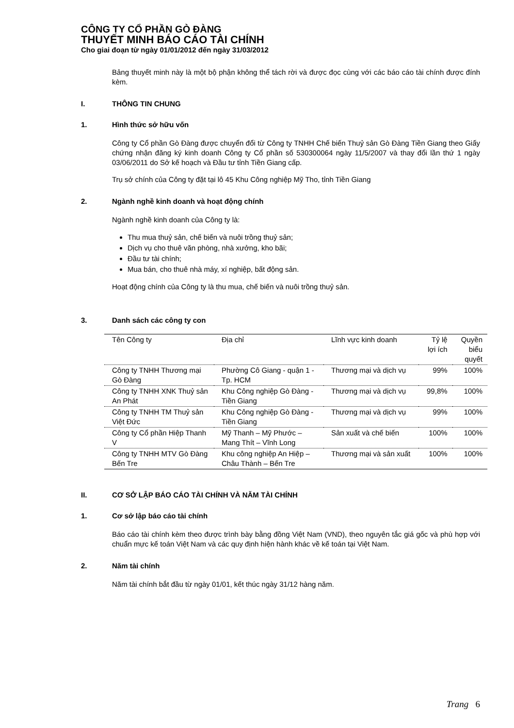CÔNG TY CỔ PHẦN GÒ ĐÀNG
THUYẾT MINH BÁO CÁO TÀI CHÍNH
Cho giai đoạn từ ngày 01/01/2012 đến ngày 31/03/2012
Bảng thuyết minh này là một bộ phận không thể tách rời và được đọc cùng với các báo cáo tài chính được đính kèm.
I. THÔNG TIN CHUNG
1. Hình thức sở hữu vốn
Công ty Cổ phần Gò Đàng được chuyển đổi từ Công ty TNHH Chế biến Thuỷ sản Gò Đàng Tiền Giang theo Giấy chứng nhận đăng ký kinh doanh Công ty Cổ phần số 530300064 ngày 11/5/2007 và thay đổi lần thứ 1 ngày 03/06/2011 do Sở kế hoạch và Đầu tư tỉnh Tiền Giang cấp.
Trụ sở chính của Công ty đặt tại lô 45 Khu Công nghiệp Mỹ Tho, tỉnh Tiền Giang
2. Ngành nghề kinh doanh và hoạt động chính
Ngành nghề kinh doanh của Công ty là:
Thu mua thuỷ sản, chế biến và nuôi trồng thuỷ sản;
Dịch vụ cho thuê văn phòng, nhà xưởng, kho bãi;
Đầu tư tài chính;
Mua bán, cho thuê nhà máy, xí nghiệp, bất động sản.
Hoạt động chính của Công ty là thu mua, chế biến và nuôi trồng thuỷ sản.
3. Danh sách các công ty con
| Tên Công ty | Địa chỉ | Lĩnh vực kinh doanh | Tỷ lệ lợi ích | Quyền biểu quyết |
| --- | --- | --- | --- | --- |
| Công ty TNHH Thương mại Gò Đàng | Phường Cô Giang - quận 1 - Tp. HCM | Thương mại và dịch vụ | 99% | 100% |
| Công ty TNHH XNK Thuỷ sản An Phát | Khu Công nghiệp Gò Đàng - Tiền Giang | Thương mại và dịch vụ | 99,8% | 100% |
| Công ty TNHH TM Thuỷ sản Việt Đức | Khu Công nghiệp Gò Đàng - Tiền Giang | Thương mại và dịch vụ | 99% | 100% |
| Công ty Cổ phần Hiệp Thanh V | Mỹ Thanh – Mỹ Phước – Mang Thít – Vĩnh Long | Sản xuất và chế biến | 100% | 100% |
| Công ty TNHH MTV Gò Đàng Bến Tre | Khu công nghiệp An Hiệp – Châu Thành – Bến Tre | Thương mại và sản xuất | 100% | 100% |
II. CƠ SỞ LẬP BÁO CÁO TÀI CHÍNH VÀ NĂM TÀI CHÍNH
1. Cơ sở lập báo cáo tài chính
Báo cáo tài chính kèm theo được trình bày bằng đồng Việt Nam (VND), theo nguyên tắc giá gốc và phù hợp với chuẩn mực kế toán Việt Nam và các quy định hiện hành khác về kế toán tại Việt Nam.
2. Năm tài chính
Năm tài chính bắt đầu từ ngày 01/01, kết thúc ngày 31/12 hàng năm.
Trang 6